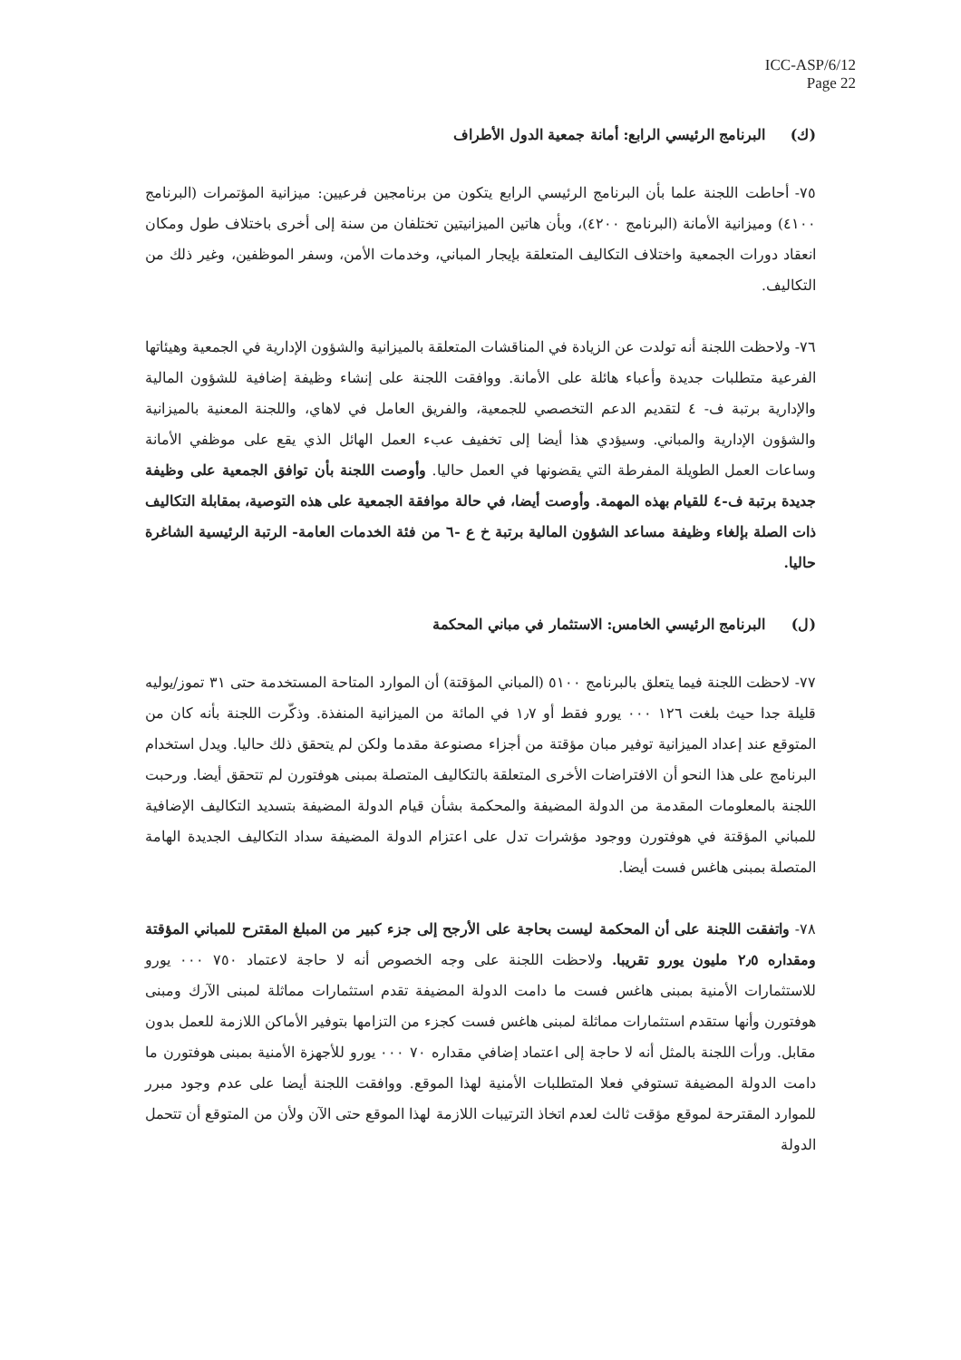ICC-ASP/6/12
Page 22
(ك) البرنامج الرئيسي الرابع: أمانة جمعية الدول الأطراف
٧٥- أحاطت اللجنة علما بأن البرنامج الرئيسي الرابع يتكون من برنامجين فرعيين: ميزانية المؤتمرات (البرنامج ٤١٠٠) وميزانية الأمانة (البرنامج ٤٢٠٠)، وبأن هاتين الميزانيتين تختلفان من سنة إلى أخرى باختلاف طول ومكان انعقاد دورات الجمعية واختلاف التكاليف المتعلقة بإيجار المباني، وخدمات الأمن، وسفر الموظفين، وغير ذلك من التكاليف.
٧٦- ولاحظت اللجنة أنه تولدت عن الزيادة في المناقشات المتعلقة بالميزانية والشؤون الإدارية في الجمعية وهيئاتها الفرعية متطلبات جديدة وأعباء هائلة على الأمانة. ووافقت اللجنة على إنشاء وظيفة إضافية للشؤون المالية والإدارية برتبة ف- ٤ لتقديم الدعم التخصصي للجمعية، والفريق العامل في لاهاي، واللجنة المعنية بالميزانية والشؤون الإدارية والمباني. وسيؤدي هذا أيضا إلى تخفيف عبء العمل الهائل الذي يقع على موظفي الأمانة وساعات العمل الطويلة المفرطة التي يقضونها في العمل حاليا. وأوصت اللجنة بأن توافق الجمعية على وظيفة جديدة برتبة ف-٤ للقيام بهذه المهمة. وأوصت أيضا، في حالة موافقة الجمعية على هذه التوصية، بمقابلة التكاليف ذات الصلة بإلغاء وظيفة مساعد الشؤون المالية برتبة خ ع -٦ من فئة الخدمات العامة- الرتبة الرئيسية الشاغرة حاليا.
(ل) البرنامج الرئيسي الخامس: الاستثمار في مباني المحكمة
٧٧- لاحظت اللجنة فيما يتعلق بالبرنامج ٥١٠٠ (المباني المؤقتة) أن الموارد المتاحة المستخدمة حتى ٣١ تموز/يوليه قليلة جدا حيث بلغت ١٢٦ ٠٠٠ يورو فقط أو ١٫٧ في المائة من الميزانية المنفذة. وذكّرت اللجنة بأنه كان من المتوقع عند إعداد الميزانية توفير مبان مؤقتة من أجزاء مصنوعة مقدما ولكن لم يتحقق ذلك حاليا. ويدل استخدام البرنامج على هذا النحو أن الافتراضات الأخرى المتعلقة بالتكاليف المتصلة بمبنى هوفتورن لم تتحقق أيضا. ورحبت اللجنة بالمعلومات المقدمة من الدولة المضيفة والمحكمة بشأن قيام الدولة المضيفة بتسديد التكاليف الإضافية للمباني المؤقتة في هوفتورن ووجود مؤشرات تدل على اعتزام الدولة المضيفة سداد التكاليف الجديدة الهامة المتصلة بمبنى هاغس فست أيضا.
٧٨- واتفقت اللجنة على أن المحكمة ليست بحاجة على الأرجح إلى جزء كبير من المبلغ المقترح للمباني المؤقتة ومقداره ٢٫٥ مليون يورو تقريبا. ولاحظت اللجنة على وجه الخصوص أنه لا حاجة لاعتماد ٧٥٠ ٠٠٠ يورو للاستثمارات الأمنية بمبنى هاغس فست ما دامت الدولة المضيفة تقدم استثمارات مماثلة لمبنى الآرك ومبنى هوفتورن وأنها ستقدم استثمارات مماثلة لمبنى هاغس فست كجزء من التزامها بتوفير الأماكن اللازمة للعمل بدون مقابل. ورأت اللجنة بالمثل أنه لا حاجة إلى اعتماد إضافي مقداره ٧٠ ٠٠٠ يورو للأجهزة الأمنية بمبنى هوفتورن ما دامت الدولة المضيفة تستوفي فعلا المتطلبات الأمنية لهذا الموقع. ووافقت اللجنة أيضا على عدم وجود مبرر للموارد المقترحة لموقع مؤقت ثالث لعدم اتخاذ الترتيبات اللازمة لهذا الموقع حتى الآن ولأن من المتوقع أن تتحمل الدولة